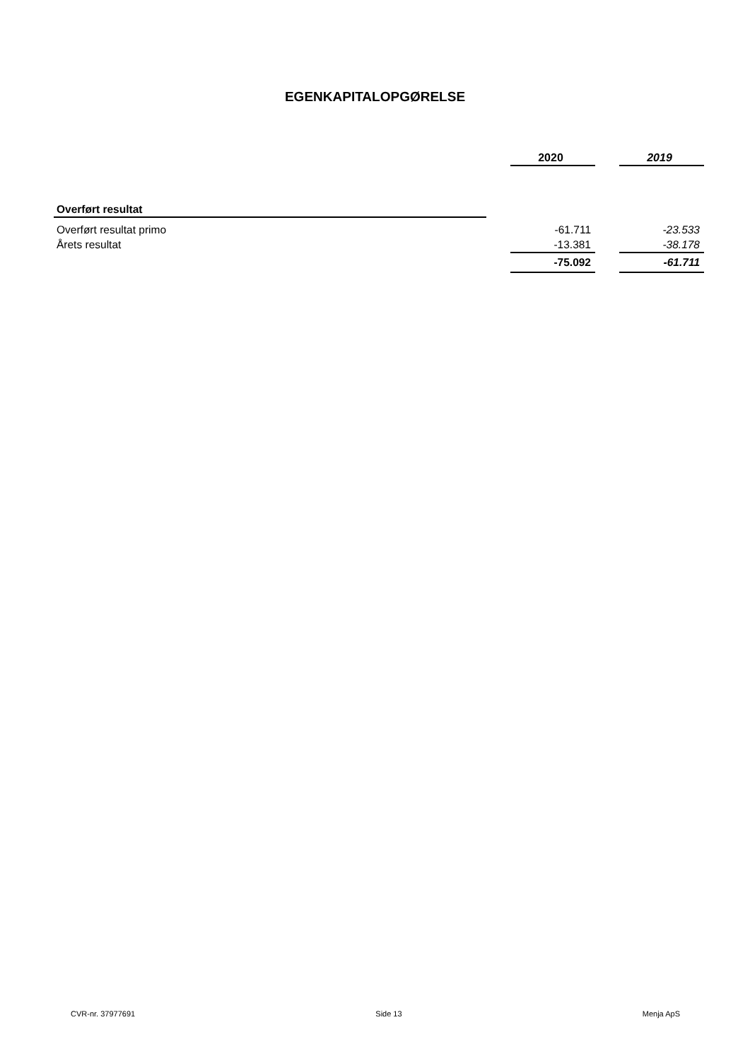EGENKAPITALOPGØRELSE
| | | 2020 | | 2019 |
| Overført resultat | | | | |
| Overført resultat primo | | -61.711 | | -23.533 |
| Årets resultat | | -13.381 | | -38.178 |
| | | -75.092 | | -61.711 |
CVR-nr. 37977691 Side 13 Menja ApS